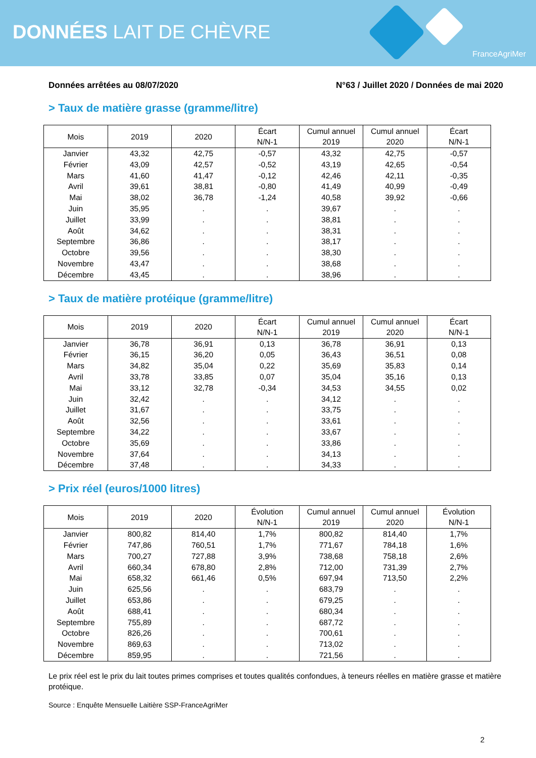DONNÉES LAIT DE CHÈVRE
FranceAgriMer
Données arrêtées au 08/07/2020 N°63 / Juillet 2020 / Données de mai 2020
> Taux de matière grasse (gramme/litre)
| Mois | 2019 | 2020 | Écart N/N-1 | Cumul annuel 2019 | Cumul annuel 2020 | Écart N/N-1 |
| --- | --- | --- | --- | --- | --- | --- |
| Janvier | 43,32 | 42,75 | -0,57 | 43,32 | 42,75 | -0,57 |
| Février | 43,09 | 42,57 | -0,52 | 43,19 | 42,65 | -0,54 |
| Mars | 41,60 | 41,47 | -0,12 | 42,46 | 42,11 | -0,35 |
| Avril | 39,61 | 38,81 | -0,80 | 41,49 | 40,99 | -0,49 |
| Mai | 38,02 | 36,78 | -1,24 | 40,58 | 39,92 | -0,66 |
| Juin | 35,95 | . | . | 39,67 | . | . |
| Juillet | 33,99 | . | . | 38,81 | . | . |
| Août | 34,62 | . | . | 38,31 | . | . |
| Septembre | 36,86 | . | . | 38,17 | . | . |
| Octobre | 39,56 | . | . | 38,30 | . | . |
| Novembre | 43,47 | . | . | 38,68 | . | . |
| Décembre | 43,45 | . | . | 38,96 | . | . |
> Taux de matière protéique (gramme/litre)
| Mois | 2019 | 2020 | Écart N/N-1 | Cumul annuel 2019 | Cumul annuel 2020 | Écart N/N-1 |
| --- | --- | --- | --- | --- | --- | --- |
| Janvier | 36,78 | 36,91 | 0,13 | 36,78 | 36,91 | 0,13 |
| Février | 36,15 | 36,20 | 0,05 | 36,43 | 36,51 | 0,08 |
| Mars | 34,82 | 35,04 | 0,22 | 35,69 | 35,83 | 0,14 |
| Avril | 33,78 | 33,85 | 0,07 | 35,04 | 35,16 | 0,13 |
| Mai | 33,12 | 32,78 | -0,34 | 34,53 | 34,55 | 0,02 |
| Juin | 32,42 | . | . | 34,12 | . | . |
| Juillet | 31,67 | . | . | 33,75 | . | . |
| Août | 32,56 | . | . | 33,61 | . | . |
| Septembre | 34,22 | . | . | 33,67 | . | . |
| Octobre | 35,69 | . | . | 33,86 | . | . |
| Novembre | 37,64 | . | . | 34,13 | . | . |
| Décembre | 37,48 | . | . | 34,33 | . | . |
> Prix réel (euros/1000 litres)
| Mois | 2019 | 2020 | Évolution N/N-1 | Cumul annuel 2019 | Cumul annuel 2020 | Évolution N/N-1 |
| --- | --- | --- | --- | --- | --- | --- |
| Janvier | 800,82 | 814,40 | 1,7% | 800,82 | 814,40 | 1,7% |
| Février | 747,86 | 760,51 | 1,7% | 771,67 | 784,18 | 1,6% |
| Mars | 700,27 | 727,88 | 3,9% | 738,68 | 758,18 | 2,6% |
| Avril | 660,34 | 678,80 | 2,8% | 712,00 | 731,39 | 2,7% |
| Mai | 658,32 | 661,46 | 0,5% | 697,94 | 713,50 | 2,2% |
| Juin | 625,56 | . | . | 683,79 | . | . |
| Juillet | 653,86 | . | . | 679,25 | . | . |
| Août | 688,41 | . | . | 680,34 | . | . |
| Septembre | 755,89 | . | . | 687,72 | . | . |
| Octobre | 826,26 | . | . | 700,61 | . | . |
| Novembre | 869,63 | . | . | 713,02 | . | . |
| Décembre | 859,95 | . | . | 721,56 | . | . |
Le prix réel est le prix du lait toutes primes comprises et toutes qualités confondues, à teneurs réelles en matière grasse et matière protéique.
Source : Enquête Mensuelle Laitière SSP-FranceAgriMer
2